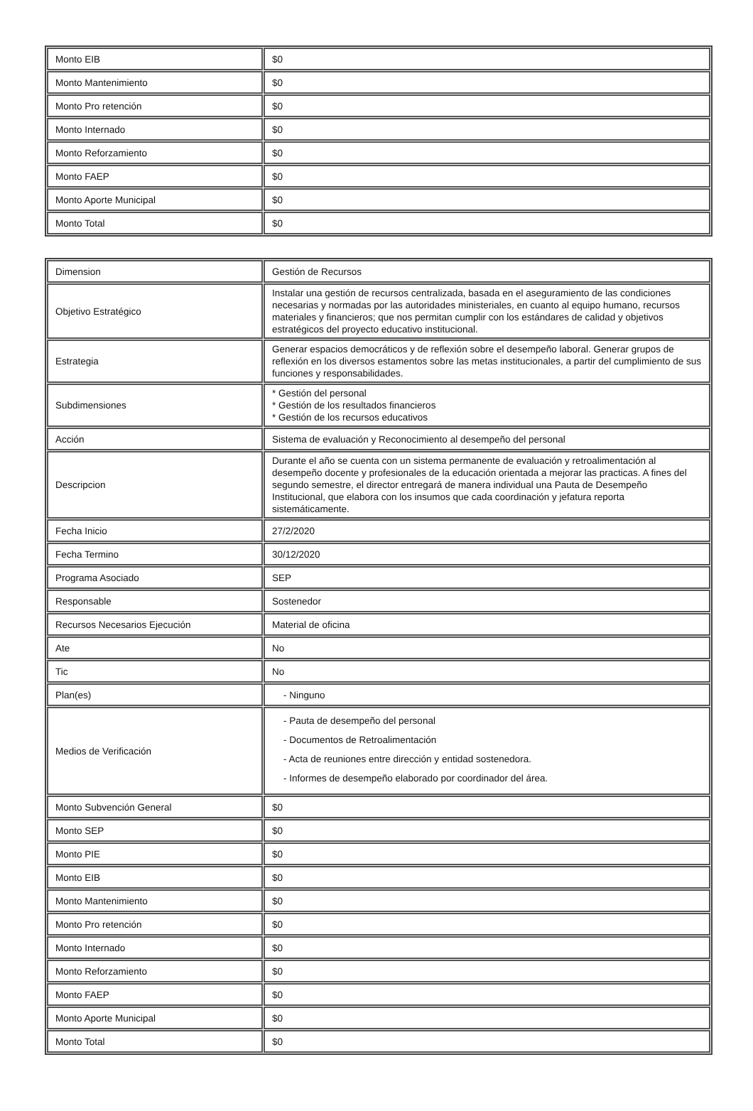| Monto EIB | $0 |
| Monto Mantenimiento | $0 |
| Monto Pro retención | $0 |
| Monto Internado | $0 |
| Monto Reforzamiento | $0 |
| Monto FAEP | $0 |
| Monto Aporte Municipal | $0 |
| Monto Total | $0 |
| Dimension | Gestión de Recursos |
| Objetivo Estratégico | Instalar una gestión de recursos centralizada, basada en el aseguramiento de las condiciones necesarias y normadas por las autoridades ministeriales, en cuanto al equipo humano, recursos materiales y financieros; que nos permitan cumplir con los estándares de calidad y objetivos estratégicos del proyecto educativo institucional. |
| Estrategia | Generar espacios democráticos y de reflexión sobre el desempeño laboral. Generar grupos de reflexión en los diversos estamentos sobre las metas institucionales, a partir del cumplimiento de sus funciones y responsabilidades. |
| Subdimensiones | * Gestión del personal * Gestión de los resultados financieros * Gestión de los recursos educativos |
| Acción | Sistema de evaluación y Reconocimiento al desempeño del personal |
| Descripcion | Durante el año se cuenta con un sistema permanente de evaluación y retroalimentación al desempeño docente y profesionales de la educación orientada a mejorar las practicas. A fines del segundo semestre, el director entregará de manera individual una Pauta de Desempeño Institucional, que elabora con los insumos que cada coordinación y jefatura reporta sistemáticamente. |
| Fecha Inicio | 27/2/2020 |
| Fecha Termino | 30/12/2020 |
| Programa Asociado | SEP |
| Responsable | Sostenedor |
| Recursos Necesarios Ejecución | Material de oficina |
| Ate | No |
| Tic | No |
| Plan(es) | - Ninguno |
| Medios de Verificación | - Pauta de desempeño del personal - Documentos de Retroalimentación - Acta de reuniones entre dirección y entidad sostenedora. - Informes de desempeño elaborado por coordinador del área. |
| Monto Subvención General | $0 |
| Monto SEP | $0 |
| Monto PIE | $0 |
| Monto EIB | $0 |
| Monto Mantenimiento | $0 |
| Monto Pro retención | $0 |
| Monto Internado | $0 |
| Monto Reforzamiento | $0 |
| Monto FAEP | $0 |
| Monto Aporte Municipal | $0 |
| Monto Total | $0 |